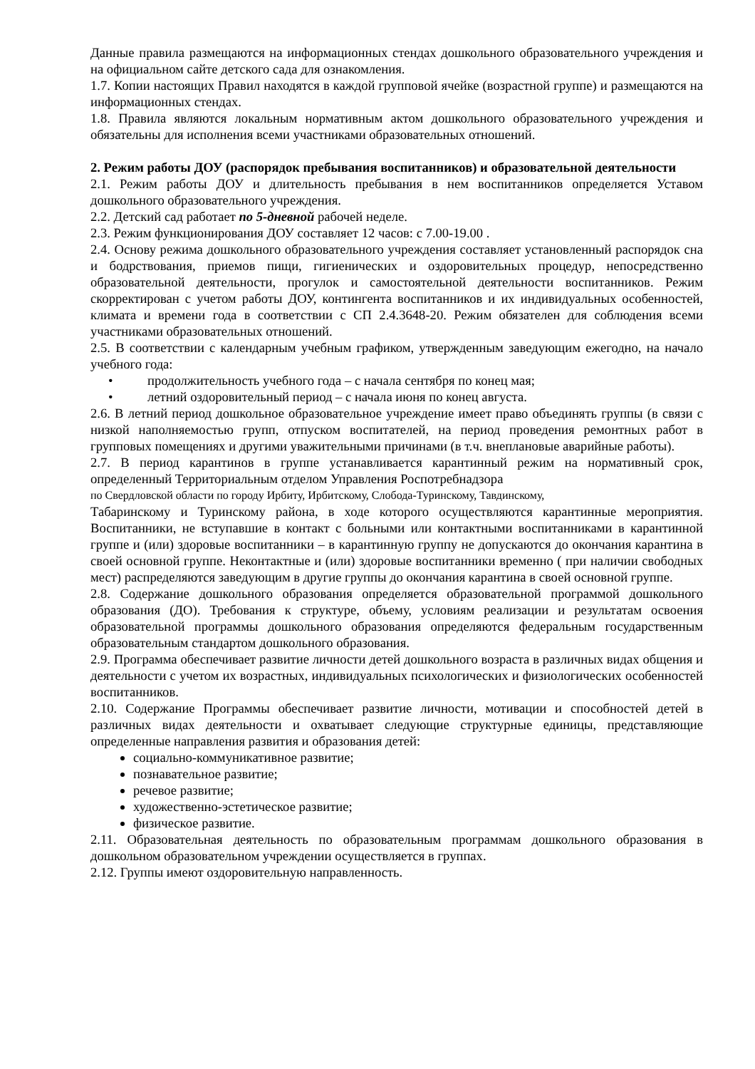Данные правила размещаются на информационных стендах дошкольного образовательного учреждения и на официальном сайте детского сада для ознакомления.
1.7. Копии настоящих Правил находятся в каждой групповой ячейке (возрастной группе) и размещаются на информационных стендах.
1.8. Правила являются локальным нормативным актом дошкольного образовательного учреждения и обязательны для исполнения всеми участниками образовательных отношений.
2. Режим работы ДОУ (распорядок пребывания воспитанников) и образовательной деятельности
2.1. Режим работы ДОУ и длительность пребывания в нем воспитанников определяется Уставом дошкольного образовательного учреждения.
2.2. Детский сад работает по 5-дневной рабочей неделе.
2.3. Режим функционирования ДОУ составляет 12 часов: с 7.00-19.00 .
2.4. Основу режима дошкольного образовательного учреждения составляет установленный распорядок сна и бодрствования, приемов пищи, гигиенических и оздоровительных процедур, непосредственно образовательной деятельности, прогулок и самостоятельной деятельности воспитанников. Режим скорректирован с учетом работы ДОУ, контингента воспитанников и их индивидуальных особенностей, климата и времени года в соответствии с СП 2.4.3648-20. Режим обязателен для соблюдения всеми участниками образовательных отношений.
2.5. В соответствии с календарным учебным графиком, утвержденным заведующим ежегодно, на начало учебного года:
• продолжительность учебного года – с начала сентября по конец мая;
• летний оздоровительный период – с начала июня по конец августа.
2.6. В летний период дошкольное образовательное учреждение имеет право объединять группы (в связи с низкой наполняемостью групп, отпуском воспитателей, на период проведения ремонтных работ в групповых помещениях и другими уважительными причинами (в т.ч. внеплановые аварийные работы).
2.7. В период карантинов в группе устанавливается карантинный режим на нормативный срок, определенный Территориальным отделом Управления Роспотребнадзора
по Свердловской области по городу Ирбиту, Ирбитскому, Слобода-Туринскому, Тавдинскому,
Табаринскому и Туринскому района, в ходе которого осуществляются карантинные мероприятия. Воспитанники, не вступавшие в контакт с больными или контактными воспитанниками в карантинной группе и (или) здоровые воспитанники – в карантинную группу не допускаются до окончания карантина в своей основной группе. Неконтактные и (или) здоровые воспитанники временно ( при наличии свободных мест) распределяются заведующим в другие группы до окончания карантина в своей основной группе.
2.8. Содержание дошкольного образования определяется образовательной программой дошкольного образования (ДО). Требования к структуре, объему, условиям реализации и результатам освоения образовательной программы дошкольного образования определяются федеральным государственным образовательным стандартом дошкольного образования.
2.9. Программа обеспечивает развитие личности детей дошкольного возраста в различных видах общения и деятельности с учетом их возрастных, индивидуальных психологических и физиологических особенностей воспитанников.
2.10. Содержание Программы обеспечивает развитие личности, мотивации и способностей детей в различных видах деятельности и охватывает следующие структурные единицы, представляющие определенные направления развития и образования детей:
социально-коммуникативное развитие;
познавательное развитие;
речевое развитие;
художественно-эстетическое развитие;
физическое развитие.
2.11. Образовательная деятельность по образовательным программам дошкольного образования в дошкольном образовательном учреждении осуществляется в группах.
2.12. Группы имеют оздоровительную направленность.